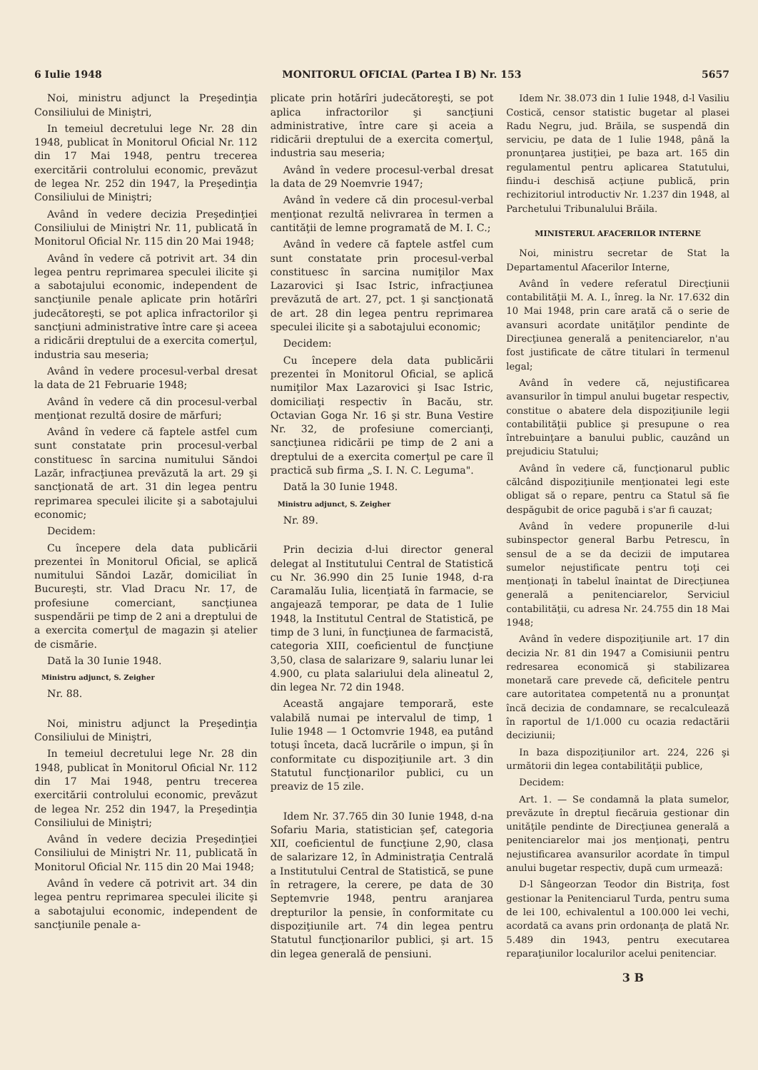6 Iulie 1948 MONITORUL OFICIAL (Partea I B) Nr. 153 5657
Noi, ministru adjunct la Preşedinţia Consiliului de Miniştri,
In temeiul decretului lege Nr. 28 din 1948, publicat în Monitorul Oficial Nr. 112 din 17 Mai 1948, pentru trecerea exercitării controlului economic, prevăzut de legea Nr. 252 din 1947, la Preşedinţia Consiliului de Miniştri;
Având în vedere decizia Preşedinţiei Consiliului de Miniştri Nr. 11, publicată în Monitorul Oficial Nr. 115 din 20 Mai 1948;
Având în vedere că potrivit art. 34 din legea pentru reprimarea speculei ilicite şi a sabotajului economic, independent de sancţiunile penale aplicate prin hotărîri judecătoreşti, se pot aplica infractorilor şi sancţiuni administrative între care şi aceea a ridicării dreptului de a exercita comerţul, industria sau meseria;
Având în vedere procesul-verbal dresat la data de 21 Februarie 1948;
Având în vedere că din procesul-verbal menţionat rezultă dosire de mărfuri;
Având în vedere că faptele astfel cum sunt constatate prin procesul-verbal constituesc în sarcina numitului Săndoi Lazăr, infracţiunea prevăzută la art. 29 şi sancţionată de art. 31 din legea pentru reprimarea speculei ilicite şi a sabotajului economic;
Decidem:
Cu începere dela data publicării prezentei în Monitorul Oficial, se aplică numitului Săndoi Lazăr, domiciliat în Bucureşti, str. Vlad Dracu Nr. 17, de profesiune comerciant, sancţiunea suspendării pe timp de 2 ani a dreptului de a exercita comerţul de magazin şi atelier de cismărie.
Dată la 30 Iunie 1948.
Ministru adjunct, S. Zeigher
Nr. 88.
Noi, ministru adjunct la Preşedinţia Consiliului de Miniştri,
In temeiul decretului lege Nr. 28 din 1948, publicat în Monitorul Oficial Nr. 112 din 17 Mai 1948, pentru trecerea exercitării controlului economic, prevăzut de legea Nr. 252 din 1947, la Preşedinţia Consiliului de Miniştri;
Având în vedere decizia Preşedinţiei Consiliului de Miniştri Nr. 11, publicată în Monitorul Oficial Nr. 115 din 20 Mai 1948;
Având în vedere că potrivit art. 34 din legea pentru reprimarea speculei ilicite şi a sabotajului economic, independent de sancţiunile penale a-
plicate prin hotărîri judecătoreşti, se pot aplica infractorilor şi sancţiuni administrative, între care şi aceia a ridicării dreptului de a exercita comerţul, industria sau meseria;
Având în vedere procesul-verbal dresat la data de 29 Noemvrie 1947;
Având în vedere că din procesul-verbal menţionat rezultă nelivrarea în termen a cantităţii de lemne programată de M. I. C.;
Având în vedere că faptele astfel cum sunt constatate prin procesul-verbal constituesc în sarcina numiţilor Max Lazarovici şi Isac Istric, infracţiunea prevăzută de art. 27, pct. 1 şi sancţionată de art. 28 din legea pentru reprimarea speculei ilicite şi a sabotajului economic;
Decidem:
Cu începere dela data publicării prezentei în Monitorul Oficial, se aplică numiţilor Max Lazarovici şi Isac Istric, domiciliaţi respectiv în Bacău, str. Octavian Goga Nr. 16 şi str. Buna Vestire Nr. 32, de profesiune comercianţi, sancţiunea ridicării pe timp de 2 ani a dreptului de a exercita comerţul pe care îl practică sub firma „S. I. N. C. Leguma".
Dată la 30 Iunie 1948.
Ministru adjunct, S. Zeigher
Nr. 89.
Prin decizia d-lui director general delegat al Institutului Central de Statistică cu Nr. 36.990 din 25 Iunie 1948, d-ra Caramalău Iulia, licenţiată în farmacie, se angajează temporar, pe data de 1 Iulie 1948, la Institutul Central de Statistică, pe timp de 3 luni, în funcţiunea de farmacistă, categoria XIII, coeficientul de funcţiune 3,50, clasa de salarizare 9, salariu lunar lei 4.900, cu plata salariului dela alineatul 2, din legea Nr. 72 din 1948.
Această angajare temporară, este valabilă numai pe intervalul de timp, 1 Iulie 1948 — 1 Octomvrie 1948, ea putând totuşi înceta, dacă lucrările o impun, şi în conformitate cu dispoziţiunile art. 3 din Statutul funcţionarilor publici, cu un preaviz de 15 zile.
Idem Nr. 37.765 din 30 Iunie 1948, d-na Sofariu Maria, statistician şef, categoria XII, coeficientul de funcţiune 2,90, clasa de salarizare 12, în Administraţia Centrală a Institutului Central de Statistică, se pune în retragere, la cerere, pe data de 30 Septemvrie 1948, pentru aranjarea drepturilor la pensie, în conformitate cu dispoziţiunile art. 74 din legea pentru Statutul funcţionarilor publici, şi art. 15 din legea generală de pensiuni.
Idem Nr. 38.073 din 1 Iulie 1948, d-l Vasiliu Costică, censor statistic bugetar al plasei Radu Negru, jud. Brăila, se suspendă din serviciu, pe data de 1 Iulie 1948, până la pronunţarea justiţiei, pe baza art. 165 din regulamentul pentru aplicarea Statutului, fiindu-i deschisă acţiune publică, prin rechizitoriul introductiv Nr. 1.237 din 1948, al Parchetului Tribunalului Brăila.
MINISTERUL AFACERILOR INTERNE
Noi, ministru secretar de Stat la Departamentul Afacerilor Interne,
Având în vedere referatul Direcţiunii contabilităţii M. A. I., înreg. la Nr. 17.632 din 10 Mai 1948, prin care arată că o serie de avansuri acordate unităţilor pendinte de Direcţiunea generală a penitenciarelor, n'au fost justificate de către titulari în termenul legal;
Având în vedere că, nejustificarea avansurilor în timpul anului bugetar respectiv, constitue o abatere dela dispoziţiunile legii contabilităţii publice şi presupune o rea întrebuinţare a banului public, cauzând un prejudiciu Statului;
Având în vedere că, funcţionarul public călcând dispoziţiunile menţionatei legi este obligat să o repare, pentru ca Statul să fie despăgubit de orice pagubă i s'ar fi cauzat;
Având în vedere propunerile d-lui subinspector general Barbu Petrescu, în sensul de a se da decizii de imputarea sumelor nejustificate pentru toţi cei menţionaţi în tabelul înaintat de Direcţiunea generală a penitenciarelor, Serviciul contabilităţii, cu adresa Nr. 24.755 din 18 Mai 1948;
Având în vedere dispoziţiunile art. 17 din decizia Nr. 81 din 1947 a Comisiunii pentru redresarea economică şi stabilizarea monetară care prevede că, deficitele pentru care autoritatea competentă nu a pronunţat încă decizia de condamnare, se recalculează în raportul de 1/1.000 cu ocazia redactării deciziunii;
In baza dispoziţiunilor art. 224, 226 şi următorii din legea contabilităţii publice,
Decidem:
Art. 1. — Se condamnă la plata sumelor, prevăzute în dreptul fiecăruia gestionar din unităţile pendinte de Direcţiunea generală a penitenciarelor mai jos menţionaţi, pentru nejustificarea avansurilor acordate în timpul anului bugetar respectiv, după cum urmează:
D-l Sângeorzan Teodor din Bistriţa, fost gestionar la Penitenciarul Turda, pentru suma de lei 100, echivalentul a 100.000 lei vechi, acordată ca avans prin ordonanţa de plată Nr. 5.489 din 1943, pentru executarea reparaţiunilor localurilor acelui penitenciar.
3 B